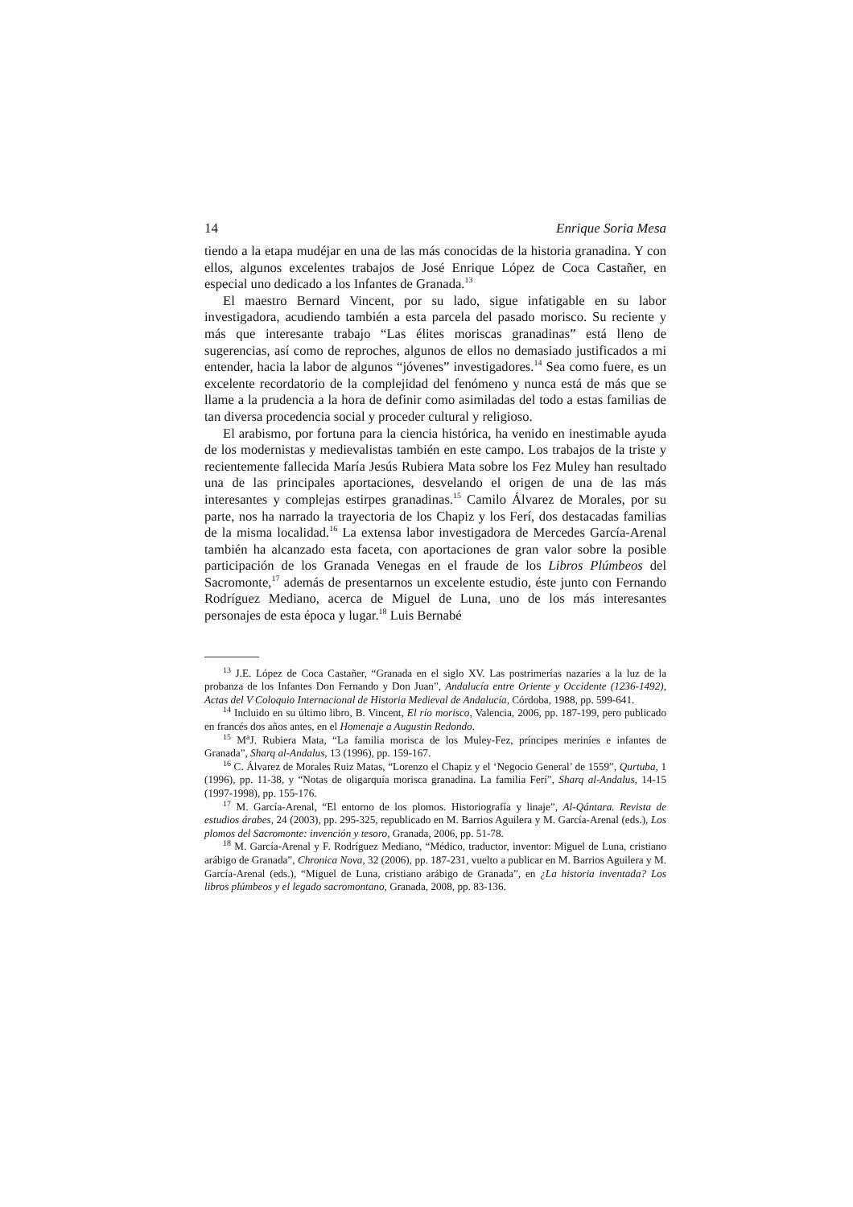14 Enrique Soria Mesa
tiendo a la etapa mudéjar en una de las más conocidas de la historia granadina. Y con ellos, algunos excelentes trabajos de José Enrique López de Coca Castañer, en especial uno dedicado a los Infantes de Granada.<sup>13</sup>
El maestro Bernard Vincent, por su lado, sigue infatigable en su labor investigadora, acudiendo también a esta parcela del pasado morisco. Su reciente y más que interesante trabajo “Las élites moriscas granadinas” está lleno de sugerencias, así como de reproches, algunos de ellos no demasiado justificados a mi entender, hacia la labor de algunos “jóvenes” investigadores.<sup>14</sup> Sea como fuere, es un excelente recordatorio de la complejidad del fenómeno y nunca está de más que se llame a la prudencia a la hora de definir como asimiladas del todo a estas familias de tan diversa procedencia social y proceder cultural y religioso.
El arabismo, por fortuna para la ciencia histórica, ha venido en inestimable ayuda de los modernistas y medievalistas también en este campo. Los trabajos de la triste y recientemente fallecida María Jesús Rubiera Mata sobre los Fez Muley han resultado una de las principales aportaciones, desvelando el origen de una de las más interesantes y complejas estirpes granadinas.<sup>15</sup> Camilo Álvarez de Morales, por su parte, nos ha narrado la trayectoria de los Chapiz y los Ferí, dos destacadas familias de la misma localidad.<sup>16</sup> La extensa labor investigadora de Mercedes García-Arenal también ha alcanzado esta faceta, con aportaciones de gran valor sobre la posible participación de los Granada Venegas en el fraude de los Libros Plúmbeos del Sacromonte,<sup>17</sup> además de presentarnos un excelente estudio, éste junto con Fernando Rodríguez Mediano, acerca de Miguel de Luna, uno de los más interesantes personajes de esta época y lugar.<sup>18</sup> Luis Bernabé
<sup>13</sup> J.E. López de Coca Castañer, “Granada en el siglo XV. Las postrimerías nazaríes a la luz de la probanza de los Infantes Don Fernando y Don Juan”, Andalucía entre Oriente y Occidente (1236-1492), Actas del V Coloquio Internacional de Historia Medieval de Andalucía, Córdoba, 1988, pp. 599-641.
<sup>14</sup> Incluido en su último libro, B. Vincent, El río morisco, Valencia, 2006, pp. 187-199, pero publicado en francés dos años antes, en el Homenaje a Augustin Redondo.
<sup>15</sup> M<sup>a</sup>J. Rubiera Mata, “La familia morisca de los Muley-Fez, príncipes meriníes e infantes de Granada”, Sharq al-Andalus, 13 (1996), pp. 159-167.
<sup>16</sup> C. Álvarez de Morales Ruiz Matas, “Lorenzo el Chapiz y el ‘Negocio General’ de 1559”, Qurtuba, 1 (1996), pp. 11-38, y “Notas de oligarquía morisca granadina. La familia Ferí”, Sharq al-Andalus, 14-15 (1997-1998), pp. 155-176.
<sup>17</sup> M. García-Arenal, “El entorno de los plomos. Historiografía y linaje”, Al-Qántara. Revista de estudios árabes, 24 (2003), pp. 295-325, republicado en M. Barrios Aguilera y M. García-Arenal (eds.), Los plomos del Sacromonte: invención y tesoro, Granada, 2006, pp. 51-78.
<sup>18</sup> M. García-Arenal y F. Rodríguez Mediano, “Médico, traductor, inventor: Miguel de Luna, cristiano arábigo de Granada”, Chronica Nova, 32 (2006), pp. 187-231, vuelto a publicar en M. Barrios Aguilera y M. García-Arenal (eds.), “Miguel de Luna, cristiano arábigo de Granada”, en ¿La historia inventada? Los libros plúmbeos y el legado sacromontano, Granada, 2008, pp. 83-136.